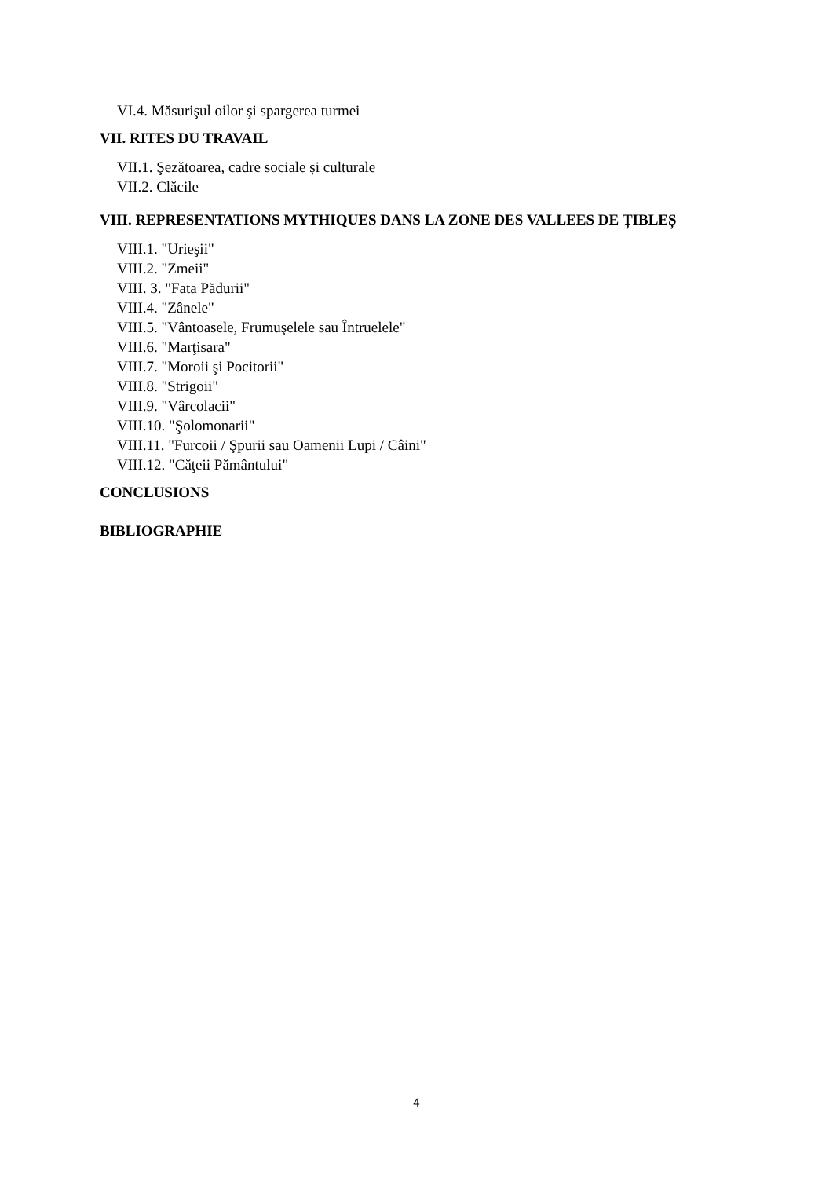VI.4. Măsurişul oilor şi spargerea turmei
VII. RITES DU TRAVAIL
VII.1. Şezătoarea, cadre sociale și culturale
VII.2. Clăcile
VIII. REPRESENTATIONS MYTHIQUES DANS LA ZONE DES VALLEES DE ȚIBLEȘ
VIII.1. "Urieşii"
VIII.2. "Zmeii"
VIII. 3. "Fata Pădurii"
VIII.4. "Zânele"
VIII.5. "Vântoasele, Frumuşelele sau Întruelele"
VIII.6. "Marţisara"
VIII.7. "Moroii şi Pocitorii"
VIII.8. "Strigoii"
VIII.9. "Vârcolacii"
VIII.10. "Şolomonarii"
VIII.11. "Furcoii / Şpurii sau Oamenii Lupi / Câini"
VIII.12. "Căţeii Pământului"
CONCLUSIONS
BIBLIOGRAPHIE
4